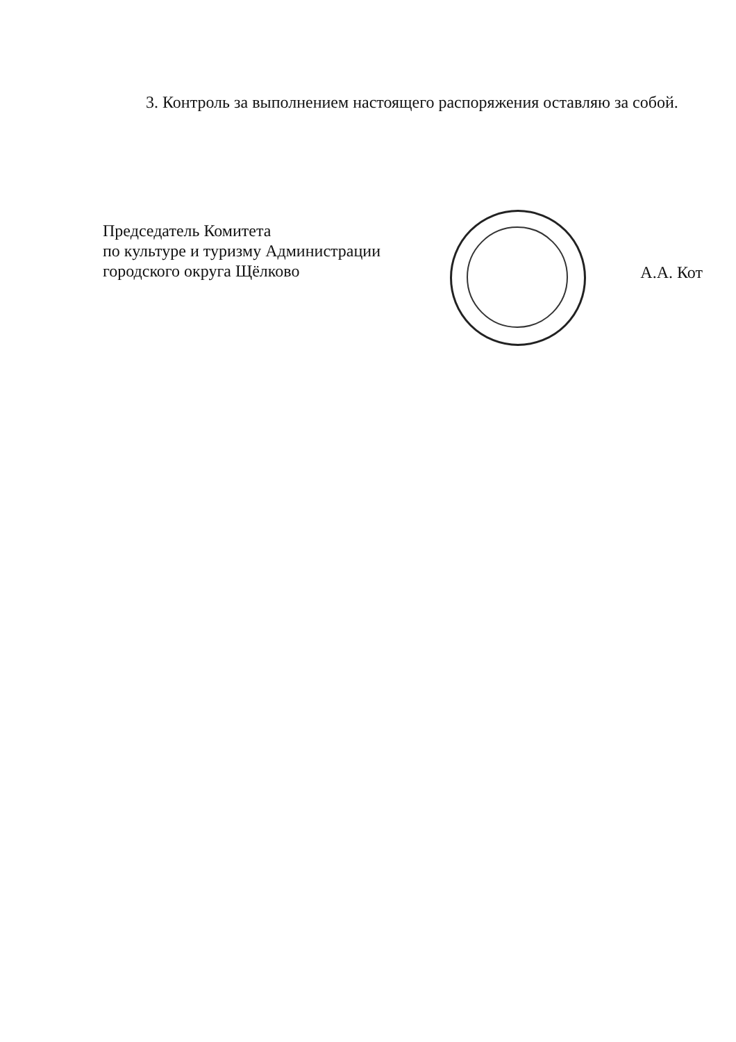3. Контроль за выполнением настоящего распоряжения оставляю за собой.
Председатель Комитета
по культуре и туризму Администрации
городского округа Щёлково
А.А. Кот